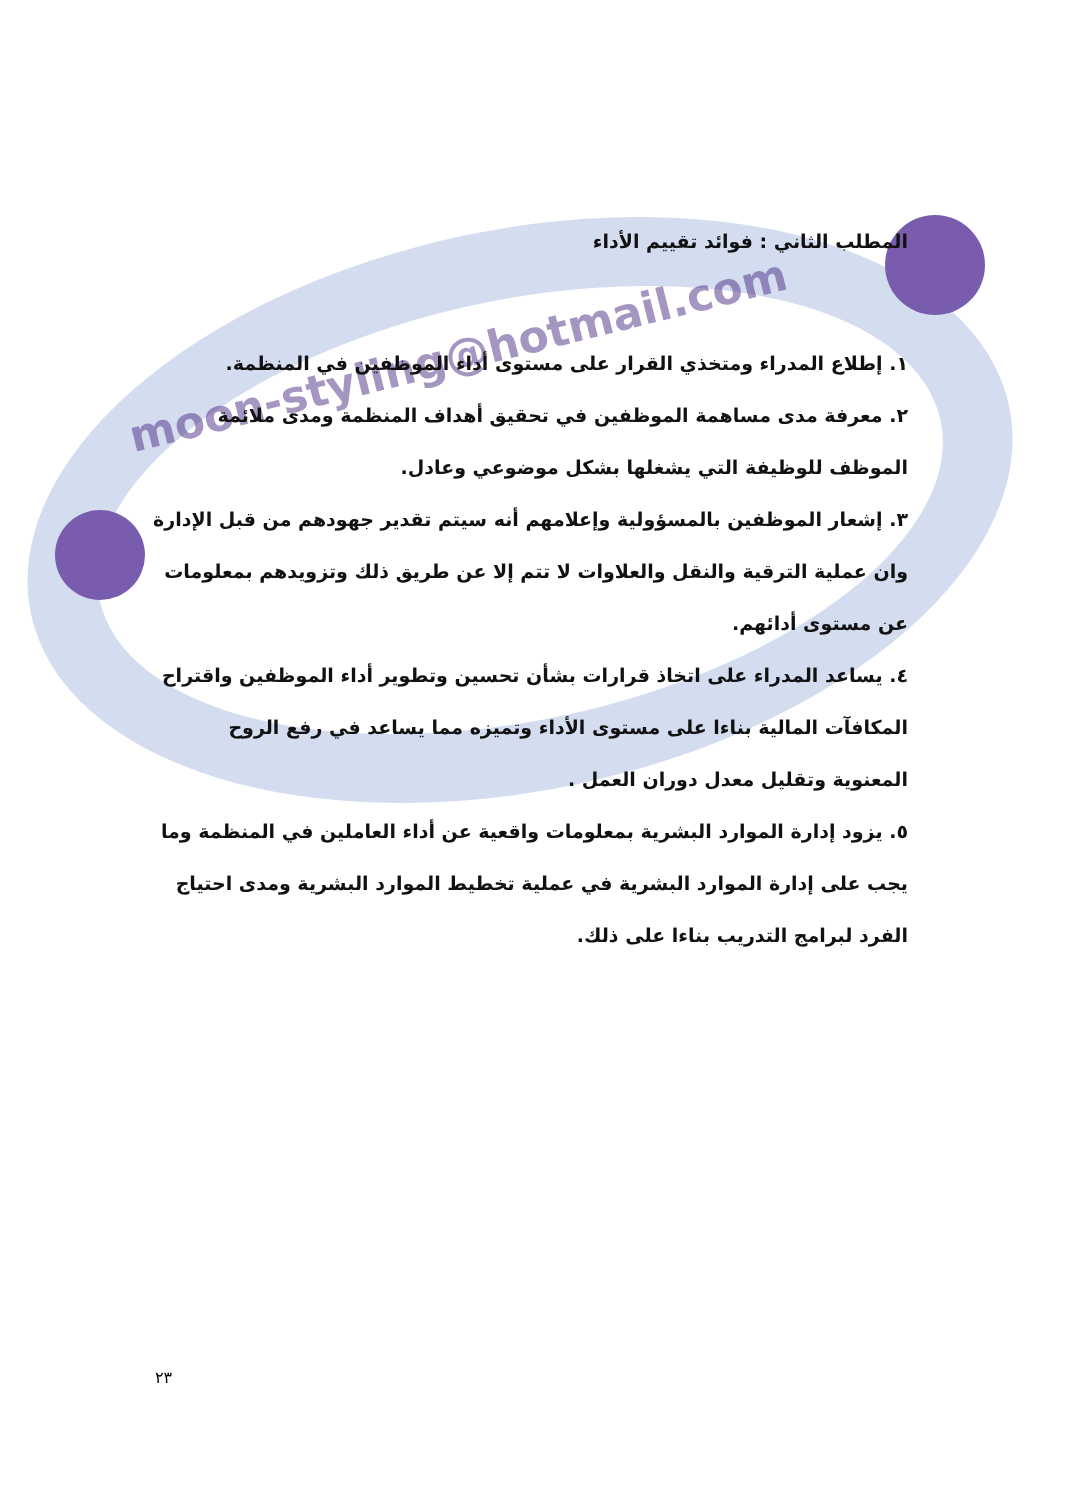moon-styling@hotmail.com
المطلب الثاني : فوائد تقييم الأداء
١. إطلاع المدراء ومتخذي القرار على مستوى أداء الموظفين في المنظمة.
٢. معرفة مدى مساهمة الموظفين في تحقيق أهداف المنظمة ومدى ملائمة الموظف للوظيفة التي يشغلها بشكل موضوعي وعادل.
٣. إشعار الموظفين بالمسؤولية وإعلامهم أنه سيتم تقدير جهودهم من قبل الإدارة وان عملية الترقية والنقل والعلاوات لا تتم إلا عن طريق ذلك وتزويدهم بمعلومات عن مستوى أدائهم.
٤. يساعد المدراء على اتخاذ قرارات بشأن تحسين وتطوير أداء الموظفين واقتراح المكافآت المالية بناءا على مستوى الأداء وتميزه مما يساعد في رفع الروح المعنوية وتقليل معدل دوران العمل .
٥. يزود إدارة الموارد البشرية بمعلومات واقعية عن أداء العاملين في المنظمة وما يجب على إدارة الموارد البشرية في عملية تخطيط الموارد البشرية ومدى احتياج الفرد لبرامج التدريب بناءا على ذلك.
٢٣